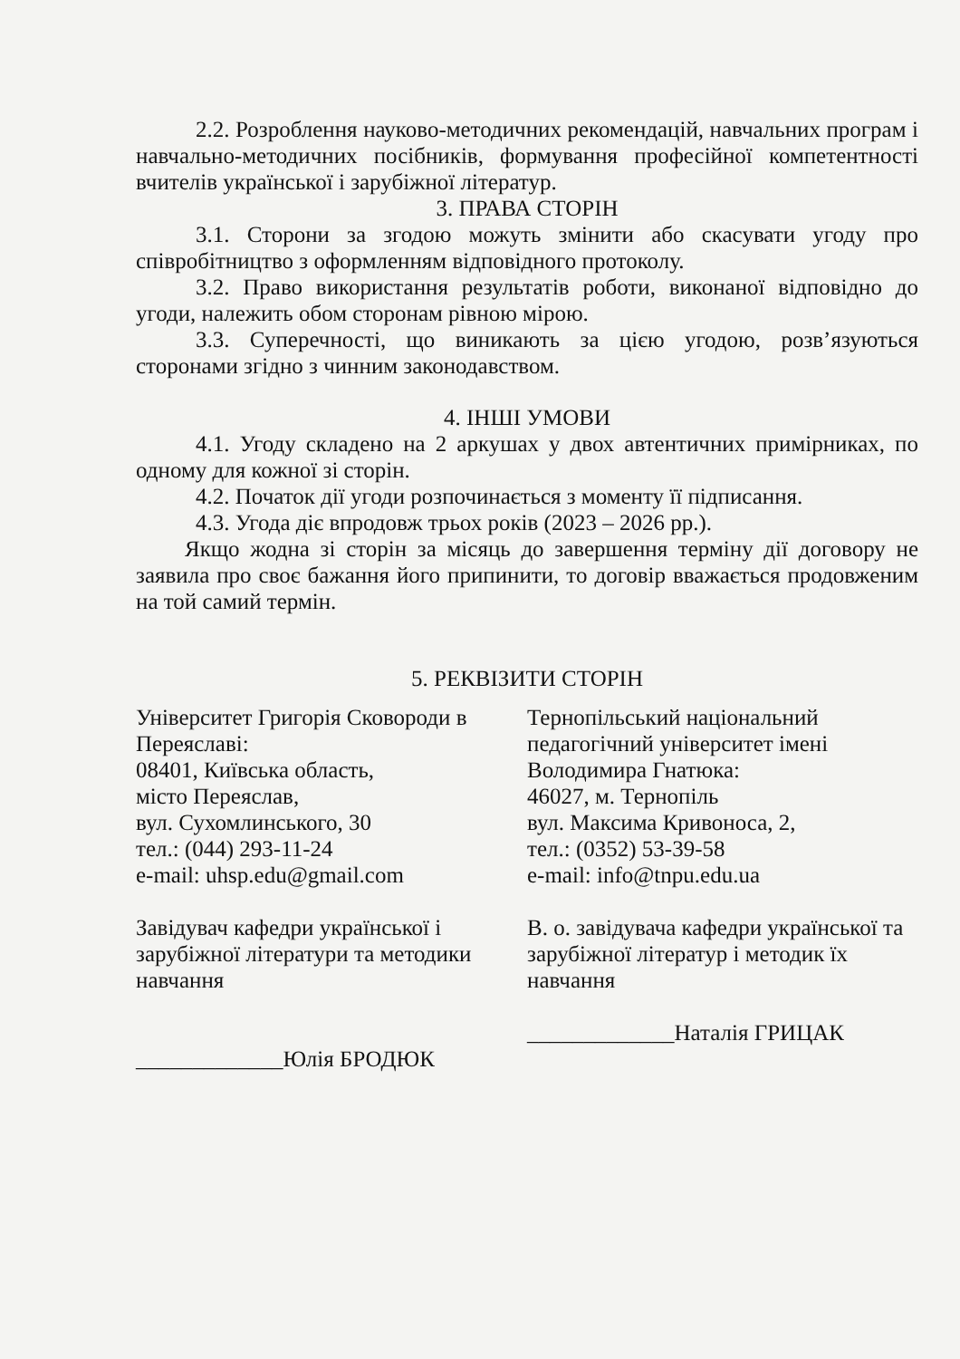2.2. Розроблення науково-методичних рекомендацій, навчальних програм і навчально-методичних посібників, формування професійної компетентності вчителів української і зарубіжної літератур.
3. ПРАВА СТОРІН
3.1. Сторони за згодою можуть змінити або скасувати угоду про співробітництво з оформленням відповідного протоколу.
3.2. Право використання результатів роботи, виконаної відповідно до угоди, належить обом сторонам рівною мірою.
3.3. Суперечності, що виникають за цією угодою, розв’язуються сторонами згідно з чинним законодавством.
4. ІНШІ УМОВИ
4.1. Угоду складено на 2 аркушах у двох автентичних примірниках, по одному для кожної зі сторін.
4.2. Початок дії угоди розпочинається з моменту її підписання.
4.3. Угода діє впродовж трьох років (2023 – 2026 рр.).
Якщо жодна зі сторін за місяць до завершення терміну дії договору не заявила про своє бажання його припинити, то договір вважається продовженим на той самий термін.
5. РЕКВІЗИТИ СТОРІН
Університет Григорія Сковороди в Переяславі:
08401, Київська область,
місто Переяслав,
вул. Сухомлинського, 30
тел.: (044) 293-11-24
e-mail: uhsp.edu@gmail.com
Завідувач кафедри української і зарубіжної літератури та методики навчання
_____________Юлія БРОДЮК
Тернопільський національний педагогічний університет імені Володимира Гнатюка:
46027, м. Тернопіль
вул. Максима Кривоноса, 2,
тел.: (0352) 53-39-58
e-mail: info@tnpu.edu.ua
В. о. завідувача кафедри української та зарубіжної літератур і методик їх навчання
_____________Наталія ГРИЦАК